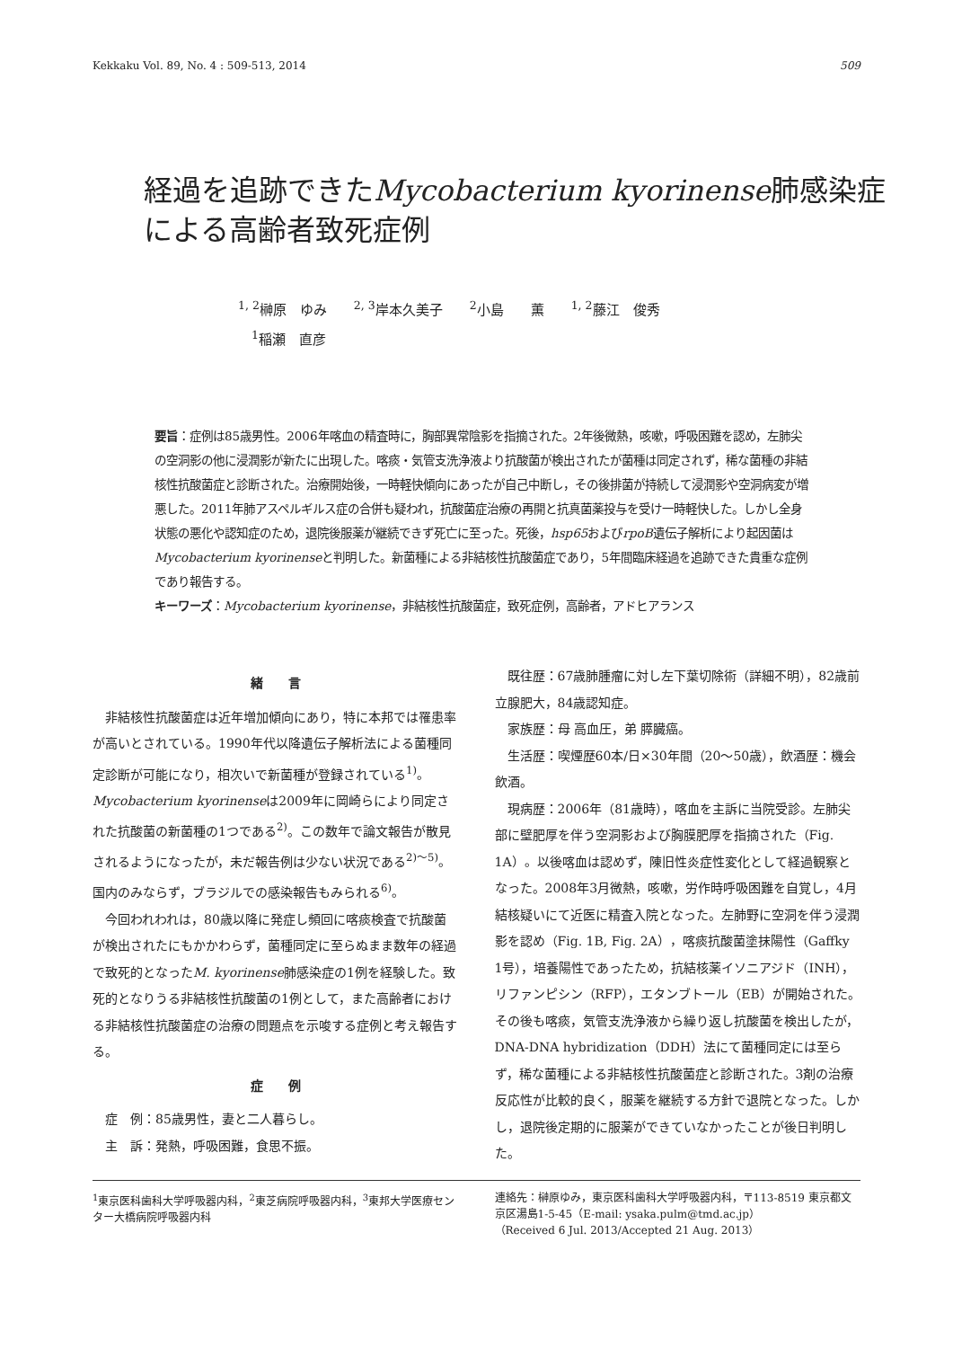Kekkaku Vol. 89, No. 4 : 509-513, 2014 509
経過を追跡できたMycobacterium kyorinense肺感染症
による高齢者致死症例
<sup>1, 2</sup>榊原　ゆみ　　<sup>2, 3</sup>岸本久美子　　<sup>2</sup>小島　　薫　　<sup>1, 2</sup>藤江　俊秀
　<sup>1</sup> 稲瀬　直彦
要旨：症例は85歳男性。2006年喀血の精査時に，胸部異常陰影を指摘された。2年後微熱，咳嗽，呼吸困難を認め，左肺尖の空洞影の他に浸潤影が新たに出現した。喀痰・気管支洗浄液より抗酸菌が検出されたが菌種は同定されず，稀な菌種の非結核性抗酸菌症と診断された。治療開始後，一時軽快傾向にあったが自己中断し，その後排菌が持続して浸潤影や空洞病変が増悪した。2011年肺アスペルギルス症の合併も疑われ，抗酸菌症治療の再開と抗真菌薬投与を受け一時軽快した。しかし全身状態の悪化や認知症のため，退院後服薬が継続できず死亡に至った。死後，hsp65およびrpoB遺伝子解析により起因菌はMycobacterium kyorinenseと判明した。新菌種による非結核性抗酸菌症であり，5年間臨床経過を追跡できた貴重な症例であり報告する。
キーワーズ：Mycobacterium kyorinense，非結核性抗酸菌症，致死症例，高齢者，アドヒアランス
緒　　言
非結核性抗酸菌症は近年増加傾向にあり，特に本邦では罹患率が高いとされている。1990年代以降遺伝子解析法による菌種同定診断が可能になり，相次いで新菌種が登録されている<sup>1)</sup>。Mycobacterium kyorinenseは2009年に岡崎らにより同定された抗酸菌の新菌種の1つである<sup>2)</sup>。この数年で論文報告が散見されるようになったが，未だ報告例は少ない状況である<sup>2)～5)</sup>。国内のみならず，ブラジルでの感染報告もみられる<sup>6)</sup>。
今回われわれは，80歳以降に発症し頻回に喀痰検査で抗酸菌が検出されたにもかかわらず，菌種同定に至らぬまま数年の経過で致死的となったM. kyorinense肺感染症の1例を経験した。致死的となりうる非結核性抗酸菌の1例として，また高齢者における非結核性抗酸菌症の治療の問題点を示唆する症例と考え報告する。
症　　例
症　例：85歳男性，妻と二人暮らし。
主　訴：発熱，呼吸困難，食思不振。
既往歴：67歳肺腫瘤に対し左下葉切除術（詳細不明），82歳前立腺肥大，84歳認知症。
家族歴：母 高血圧，弟 膵臓癌。
生活歴：喫煙歴60本/日×30年間（20～50歳），飲酒歴：機会飲酒。
現病歴：2006年（81歳時），喀血を主訴に当院受診。左肺尖部に壁肥厚を伴う空洞影および胸膜肥厚を指摘された（Fig. 1A）。以後喀血は認めず，陳旧性炎症性変化として経過観察となった。2008年3月微熱，咳嗽，労作時呼吸困難を自覚し，4月結核疑いにて近医に精査入院となった。左肺野に空洞を伴う浸潤影を認め（Fig. 1B, Fig. 2A），喀痰抗酸菌塗抹陽性（Gaffky 1号），培養陽性であったため，抗結核薬イソニアジド（INH），リファンピシン（RFP），エタンブトール（EB）が開始された。その後も喀痰，気管支洗浄液から繰り返し抗酸菌を検出したが，DNA-DNA hybridization（DDH）法にて菌種同定には至らず，稀な菌種による非結核性抗酸菌症と診断された。3剤の治療反応性が比較的良く，服薬を継続する方針で退院となった。しかし，退院後定期的に服薬ができていなかったことが後日判明した。
<sup>1</sup> 東京医科歯科大学呼吸器内科，<sup>2</sup>東芝病院呼吸器内科，<sup>3</sup>東邦大学医療センター大橋病院呼吸器内科
連絡先：榊原ゆみ，東京医科歯科大学呼吸器内科，〒113-8519 東京都文京区湯島1-5-45（E-mail: ysaka.pulm@tmd.ac.jp）
（Received 6 Jul. 2013/Accepted 21 Aug. 2013）